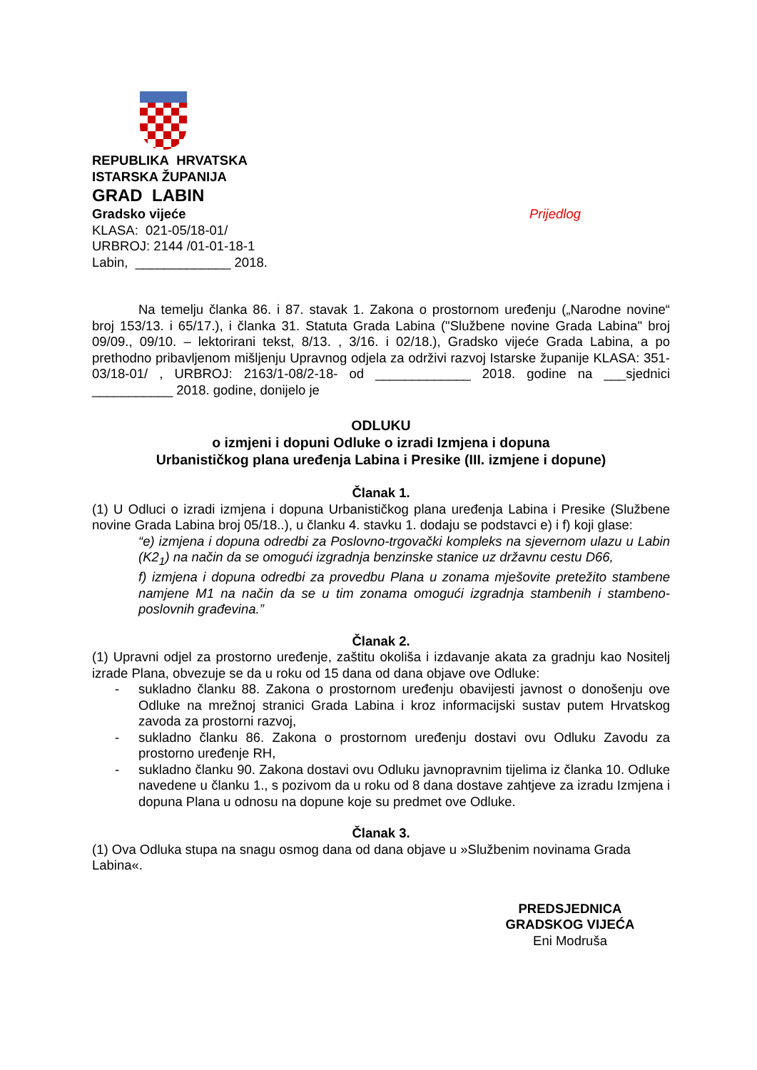REPUBLIKA HRVATSKA
ISTARSKA ŽUPANIJA
GRAD LABIN
Gradsko vijeće Prijedlog
KLASA: 021-05/18-01/
URBROJ: 2144 /01-01-18-1
Labin, _____________ 2018.
Na temelju članka 86. i 87. stavak 1. Zakona o prostornom uređenju („Narodne novine“ broj 153/13. i 65/17.), i članka 31. Statuta Grada Labina ("Službene novine Grada Labina" broj 09/09., 09/10. – lektorirani tekst, 8/13. , 3/16. i 02/18.), Gradsko vijeće Grada Labina, a po prethodno pribavljenom mišljenju Upravnog odjela za održivi razvoj Istarske županije KLASA: 351-03/18-01/ , URBROJ: 2163/1-08/2-18- od _____________ 2018. godine na ___sjednici ___________ 2018. godine, donijelo je
ODLUKU
o izmjeni i dopuni Odluke o izradi Izmjena i dopuna
Urbanističkog plana uređenja Labina i Presike (III. izmjene i dopune)
Članak 1.
(1) U Odluci o izradi izmjena i dopuna Urbanističkog plana uređenja Labina i Presike (Službene novine Grada Labina broj 05/18..), u članku 4. stavku 1. dodaju se podstavci e) i f) koji glase:
“e) izmjena i dopuna odredbi za Poslovno-trgovački kompleks na sjevernom ulazu u Labin (K2<sub>1</sub>) na način da se omogući izgradnja benzinske stanice uz državnu cestu D66,
f) izmjena i dopuna odredbi za provedbu Plana u zonama mješovite pretežito stambene namjene M1 na način da se u tim zonama omogući izgradnja stambenih i stambeno-poslovnih građevina.”
Članak 2.
(1) Upravni odjel za prostorno uređenje, zaštitu okoliša i izdavanje akata za gradnju kao Nositelj izrade Plana, obvezuje se da u roku od 15 dana od dana objave ove Odluke:
- sukladno članku 88. Zakona o prostornom uređenju obavijesti javnost o donošenju ove Odluke na mrežnoj stranici Grada Labina i kroz informacijski sustav putem Hrvatskog zavoda za prostorni razvoj,
- sukladno članku 86. Zakona o prostornom uređenju dostavi ovu Odluku Zavodu za prostorno uređenje RH,
- sukladno članku 90. Zakona dostavi ovu Odluku javnopravnim tijelima iz članka 10. Odluke navedene u članku 1., s pozivom da u roku od 8 dana dostave zahtjeve za izradu Izmjena i dopuna Plana u odnosu na dopune koje su predmet ove Odluke.
Članak 3.
(1) Ova Odluka stupa na snagu osmog dana od dana objave u »Službenim novinama Grada Labina«.
PREDSJEDNICA
GRADSKOG VIJEĆA
Eni Modruša